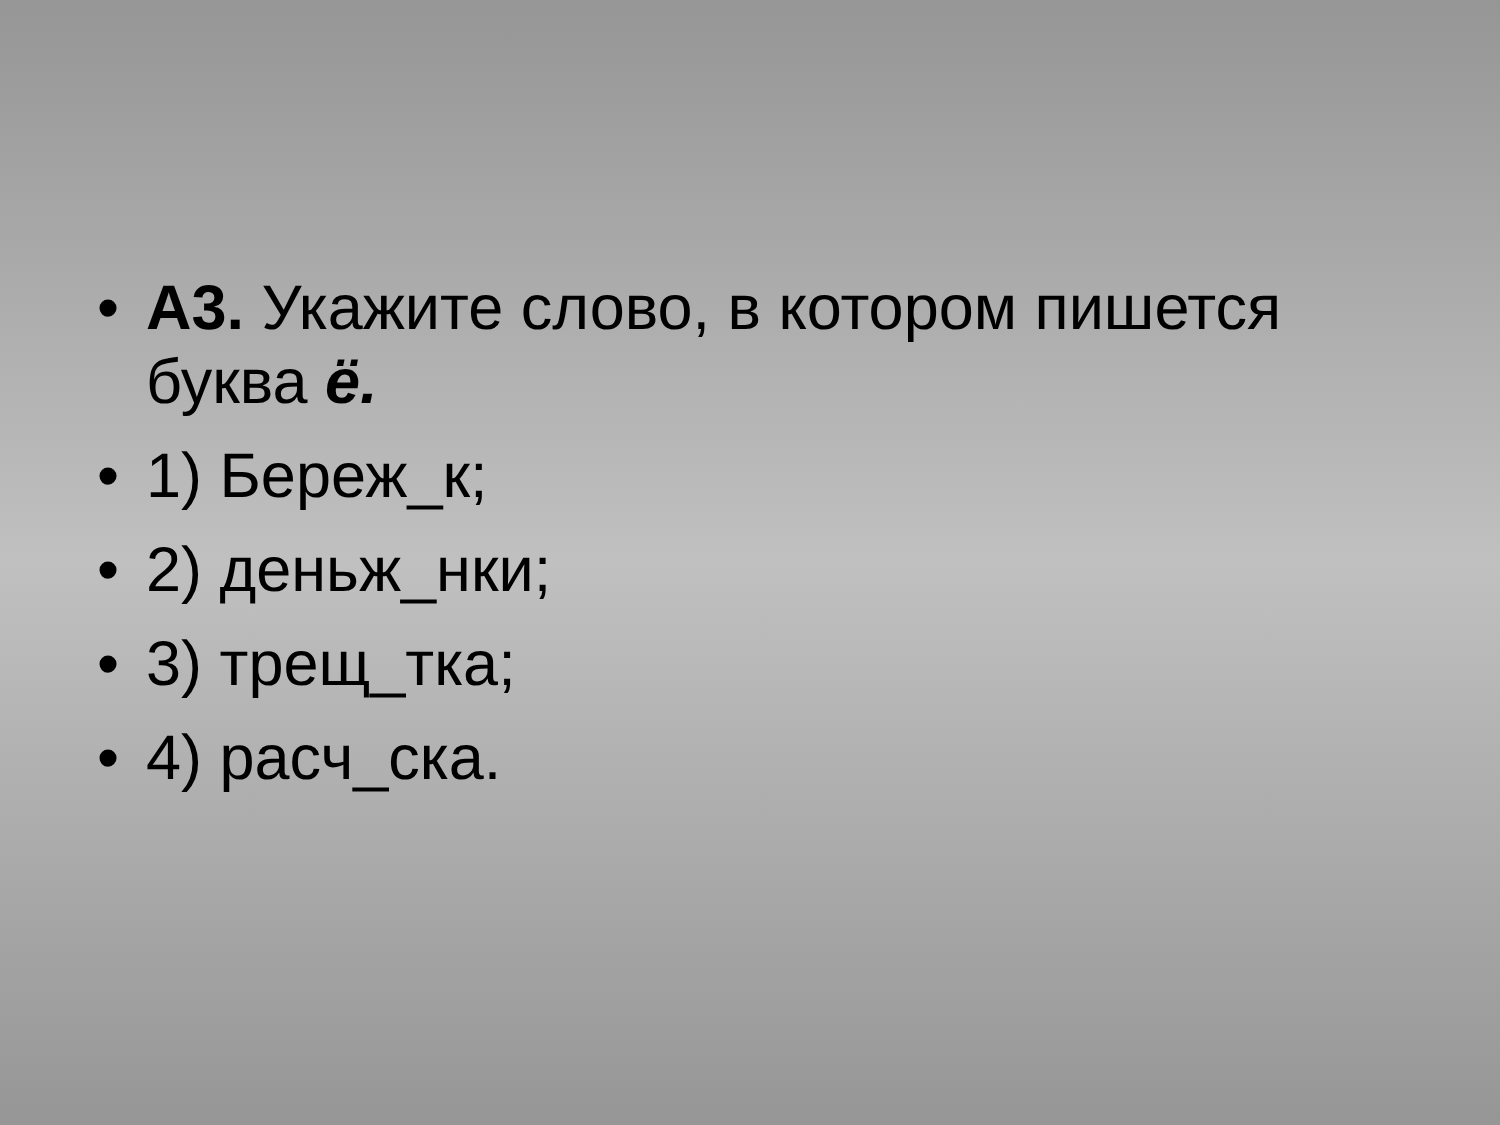• А3. Укажите слово, в котором пишется буква ё.
• 1) Береж_к;
• 2) деньж_нки;
• 3) трещ_тка;
• 4) расч_ска.